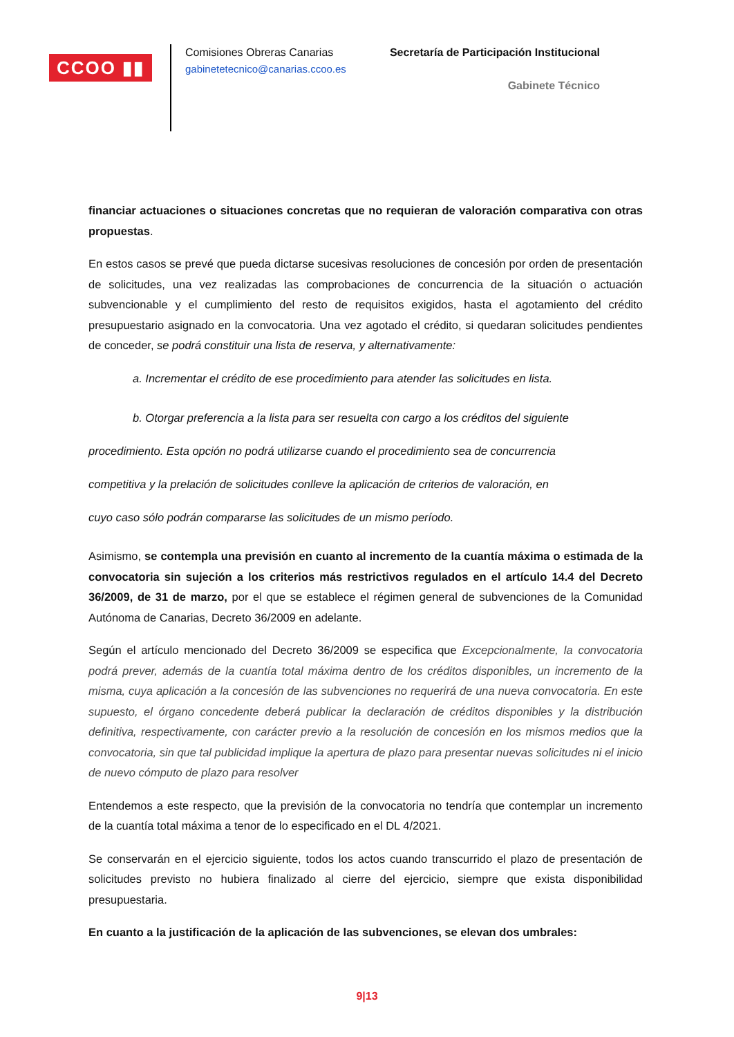CCOO ▮▮
Comisiones Obreras Canarias
gabinetetecnico@canarias.ccoo.es
Secretaría de Participación Institucional
Gabinete Técnico
financiar actuaciones o situaciones concretas que no requieran de valoración comparativa con otras propuestas.
En estos casos se prevé que pueda dictarse sucesivas resoluciones de concesión por orden de presentación de solicitudes, una vez realizadas las comprobaciones de concurrencia de la situación o actuación subvencionable y el cumplimiento del resto de requisitos exigidos, hasta el agotamiento del crédito presupuestario asignado en la convocatoria. Una vez agotado el crédito, si quedaran solicitudes pendientes de conceder, se podrá constituir una lista de reserva, y alternativamente:
a. Incrementar el crédito de ese procedimiento para atender las solicitudes en lista.
b. Otorgar preferencia a la lista para ser resuelta con cargo a los créditos del siguiente
procedimiento. Esta opción no podrá utilizarse cuando el procedimiento sea de concurrencia
competitiva y la prelación de solicitudes conlleve la aplicación de criterios de valoración, en
cuyo caso sólo podrán compararse las solicitudes de un mismo período.
Asimismo, se contempla una previsión en cuanto al incremento de la cuantía máxima o estimada de la convocatoria sin sujeción a los criterios más restrictivos regulados en el artículo 14.4 del Decreto 36/2009, de 31 de marzo, por el que se establece el régimen general de subvenciones de la Comunidad Autónoma de Canarias, Decreto 36/2009 en adelante.
Según el artículo mencionado del Decreto 36/2009 se especifica que Excepcionalmente, la convocatoria podrá prever, además de la cuantía total máxima dentro de los créditos disponibles, un incremento de la misma, cuya aplicación a la concesión de las subvenciones no requerirá de una nueva convocatoria. En este supuesto, el órgano concedente deberá publicar la declaración de créditos disponibles y la distribución definitiva, respectivamente, con carácter previo a la resolución de concesión en los mismos medios que la convocatoria, sin que tal publicidad implique la apertura de plazo para presentar nuevas solicitudes ni el inicio de nuevo cómputo de plazo para resolver
Entendemos a este respecto, que la previsión de la convocatoria no tendría que contemplar un incremento de la cuantía total máxima a tenor de lo especificado en el DL 4/2021.
Se conservarán en el ejercicio siguiente, todos los actos cuando transcurrido el plazo de presentación de solicitudes previsto no hubiera finalizado al cierre del ejercicio, siempre que exista disponibilidad presupuestaria.
En cuanto a la justificación de la aplicación de las subvenciones, se elevan dos umbrales:
9|13